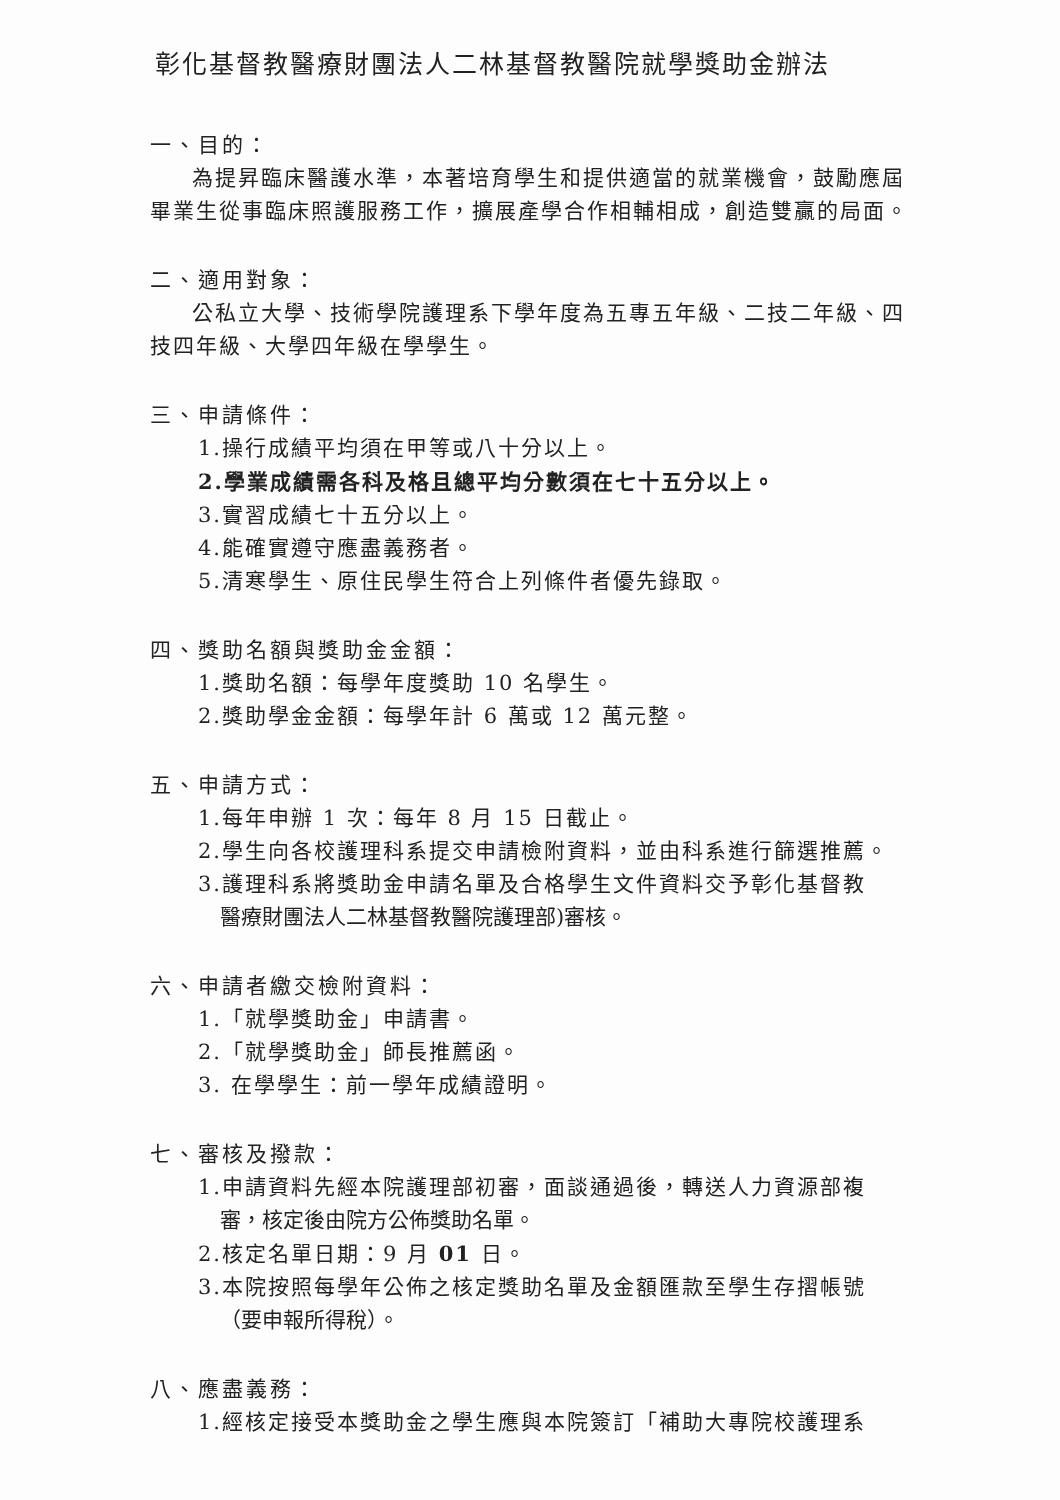彰化基督教醫療財團法人二林基督教醫院就學獎助金辦法
一、目的：
為提昇臨床醫護水準，本著培育學生和提供適當的就業機會，鼓勵應屆畢業生從事臨床照護服務工作，擴展產學合作相輔相成，創造雙贏的局面。
二、適用對象：
公私立大學、技術學院護理系下學年度為五專五年級、二技二年級、四技四年級、大學四年級在學學生。
三、申請條件：
1.操行成績平均須在甲等或八十分以上。
2.學業成績需各科及格且總平均分數須在七十五分以上。
3.實習成績七十五分以上。
4.能確實遵守應盡義務者。
5.清寒學生、原住民學生符合上列條件者優先錄取。
四、獎助名額與獎助金金額：
1.獎助名額：每學年度獎助 10 名學生。
2.獎助學金金額：每學年計 6 萬或 12 萬元整。
五、申請方式：
1.每年申辦 1 次：每年 8 月 15 日截止。
2.學生向各校護理科系提交申請檢附資料，並由科系進行篩選推薦。
3.護理科系將獎助金申請名單及合格學生文件資料交予彰化基督教
醫療財團法人二林基督教醫院護理部)審核。
六、申請者繳交檢附資料：
1.「就學獎助金」申請書。
2.「就學獎助金」師長推薦函。
3. 在學學生：前一學年成績證明。
七、審核及撥款：
1.申請資料先經本院護理部初審，面談通過後，轉送人力資源部複
審，核定後由院方公佈獎助名單。
2.核定名單日期：9 月 01 日。
3.本院按照每學年公佈之核定獎助名單及金額匯款至學生存摺帳號
（要申報所得稅）。
八、應盡義務：
1.經核定接受本獎助金之學生應與本院簽訂「補助大專院校護理系